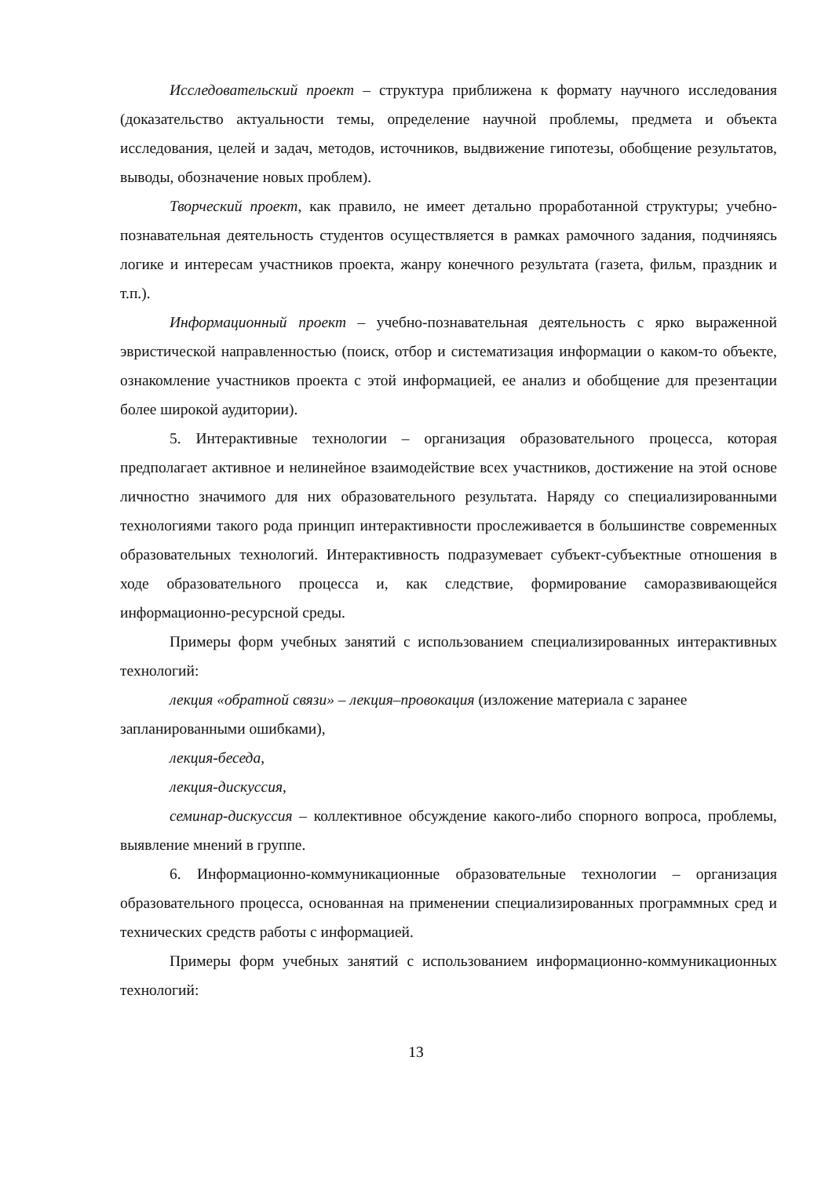Исследовательский проект – структура приближена к формату научного исследования (доказательство актуальности темы, определение научной проблемы, предмета и объекта исследования, целей и задач, методов, источников, выдвижение гипотезы, обобщение результатов, выводы, обозначение новых проблем).
Творческий проект, как правило, не имеет детально проработанной структуры; учебно-познавательная деятельность студентов осуществляется в рамках рамочного задания, подчиняясь логике и интересам участников проекта, жанру конечного результата (газета, фильм, праздник и т.п.).
Информационный проект – учебно-познавательная деятельность с ярко выраженной эвристической направленностью (поиск, отбор и систематизация информации о каком-то объекте, ознакомление участников проекта с этой информацией, ее анализ и обобщение для презентации более широкой аудитории).
5. Интерактивные технологии – организация образовательного процесса, которая предполагает активное и нелинейное взаимодействие всех участников, достижение на этой основе личностно значимого для них образовательного результата. Наряду со специализированными технологиями такого рода принцип интерактивности прослеживается в большинстве современных образовательных технологий. Интерактивность подразумевает субъект-субъектные отношения в ходе образовательного процесса и, как следствие, формирование саморазвивающейся информационно-ресурсной среды.
Примеры форм учебных занятий с использованием специализированных интерактивных технологий:
лекция «обратной связи» – лекция–провокация (изложение материала с заранее запланированными ошибками),
лекция-беседа,
лекция-дискуссия,
семинар-дискуссия – коллективное обсуждение какого-либо спорного вопроса, проблемы, выявление мнений в группе.
6. Информационно-коммуникационные образовательные технологии – организация образовательного процесса, основанная на применении специализированных программных сред и технических средств работы с информацией.
Примеры форм учебных занятий с использованием информационно-коммуникационных технологий:
13